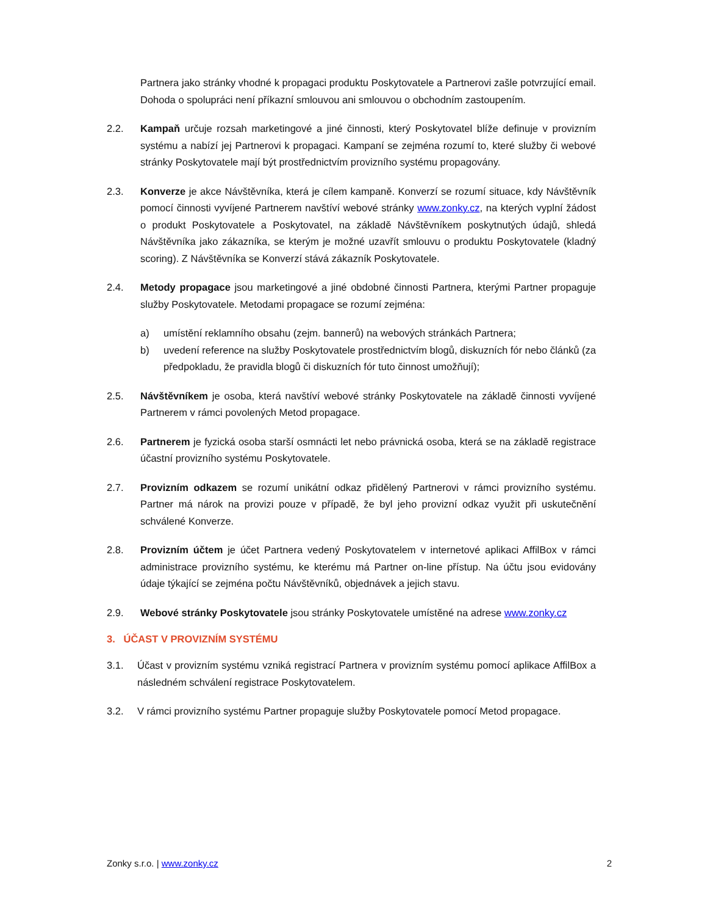Partnera jako stránky vhodné k propagaci produktu Poskytovatele a Partnerovi zašle potvrzující email. Dohoda o spolupráci není příkazní smlouvou ani smlouvou o obchodním zastoupením.
2.2. Kampaň určuje rozsah marketingové a jiné činnosti, který Poskytovatel blíže definuje v provizním systému a nabízí jej Partnerovi k propagaci. Kampaní se zejména rozumí to, které služby či webové stránky Poskytovatele mají být prostřednictvím provizního systému propagovány.
2.3. Konverze je akce Návštěvníka, která je cílem kampaně. Konverzí se rozumí situace, kdy Návštěvník pomocí činnosti vyvíjené Partnerem navštíví webové stránky www.zonky.cz, na kterých vyplní žádost o produkt Poskytovatele a Poskytovatel, na základě Návštěvníkem poskytnutých údajů, shledá Návštěvníka jako zákazníka, se kterým je možné uzavřít smlouvu o produktu Poskytovatele (kladný scoring). Z Návštěvníka se Konverzí stává zákazník Poskytovatele.
2.4. Metody propagace jsou marketingové a jiné obdobné činnosti Partnera, kterými Partner propaguje služby Poskytovatele. Metodami propagace se rozumí zejména:
a) umístění reklamního obsahu (zejm. bannerů) na webových stránkách Partnera;
b) uvedení reference na služby Poskytovatele prostřednictvím blogů, diskuzních fór nebo článků (za předpokladu, že pravidla blogů či diskuzních fór tuto činnost umožňují);
2.5. Návštěvníkem je osoba, která navštíví webové stránky Poskytovatele na základě činnosti vyvíjené Partnerem v rámci povolených Metod propagace.
2.6. Partnerem je fyzická osoba starší osmnácti let nebo právnická osoba, která se na základě registrace účastní provizního systému Poskytovatele.
2.7. Provizním odkazem se rozumí unikátní odkaz přidělený Partnerovi v rámci provizního systému. Partner má nárok na provizi pouze v případě, že byl jeho provizní odkaz využit při uskutečnění schválené Konverze.
2.8. Provizním účtem je účet Partnera vedený Poskytovatelem v internetové aplikaci AffilBox v rámci administrace provizního systému, ke kterému má Partner on-line přístup. Na účtu jsou evidovány údaje týkající se zejména počtu Návštěvníků, objednávek a jejich stavu.
2.9. Webové stránky Poskytovatele jsou stránky Poskytovatele umístěné na adrese www.zonky.cz
3. ÚČAST V PROVIZNÍM SYSTÉMU
3.1. Účast v provizním systému vzniká registrací Partnera v provizním systému pomocí aplikace AffilBox a následném schválení registrace Poskytovatelem.
3.2. V rámci provizního systému Partner propaguje služby Poskytovatele pomocí Metod propagace.
Zonky s.r.o. | www.zonky.cz 2